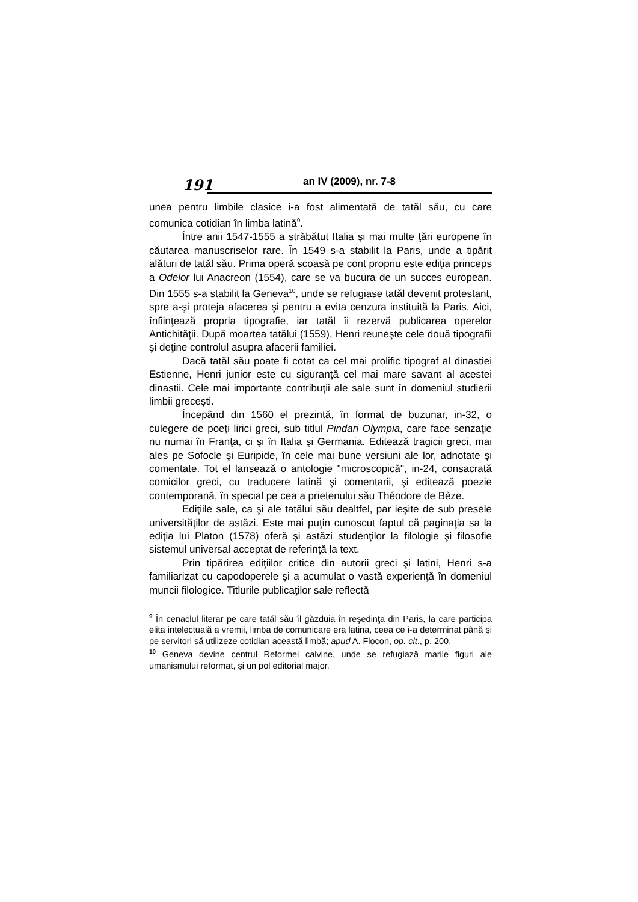191
an IV (2009), nr. 7-8
unea pentru limbile clasice i-a fost alimentată de tatăl său, cu care comunica cotidian în limba latină<sup>9</sup>.
Între anii 1547-1555 a străbătut Italia şi mai multe ţări europene în căutarea manuscriselor rare. În 1549 s-a stabilit la Paris, unde a tipărit alături de tatăl său. Prima operă scoasă pe cont propriu este ediţia princeps a Odelor lui Anacreon (1554), care se va bucura de un succes european. Din 1555 s-a stabilit la Geneva<sup>10</sup>, unde se refugiase tatăl devenit protestant, spre a-şi proteja afacerea şi pentru a evita cenzura instituită la Paris. Aici, înfiinţează propria tipografie, iar tatăl îi rezervă publicarea operelor Antichităţii. După moartea tatălui (1559), Henri reuneşte cele două tipografii şi deţine controlul asupra afacerii familiei.
Dacă tatăl său poate fi cotat ca cel mai prolific tipograf al dinastiei Estienne, Henri junior este cu siguranţă cel mai mare savant al acestei dinastii. Cele mai importante contribuţii ale sale sunt în domeniul studierii limbii greceşti.
Începând din 1560 el prezintă, în format de buzunar, in-32, o culegere de poeţi lirici greci, sub titlul Pindari Olympia, care face senzaţie nu numai în Franţa, ci şi în Italia şi Germania. Editează tragicii greci, mai ales pe Sofocle şi Euripide, în cele mai bune versiuni ale lor, adnotate şi comentate. Tot el lansează o antologie "microscopică", in-24, consacrată comicilor greci, cu traducere latină şi comentarii, şi editează poezie contemporană, în special pe cea a prietenului său Théodore de Bèze.
Ediţiile sale, ca şi ale tatălui său dealtfel, par ieşite de sub presele universităţilor de astăzi. Este mai puţin cunoscut faptul că paginaţia sa la ediţia lui Platon (1578) oferă şi astăzi studenţilor la filologie şi filosofie sistemul universal acceptat de referinţă la text.
Prin tipărirea ediţiilor critice din autorii greci şi latini, Henri s-a familiarizat cu capodoperele şi a acumulat o vastă experienţă în domeniul muncii filologice. Titlurile publicaţilor sale reflectă
<sup>9</sup> În cenaclul literar pe care tatăl său îl găzduia în reşedinţa din Paris, la care participa elita intelectuală a vremii, limba de comunicare era latina, ceea ce i-a determinat până şi pe servitori să utilizeze cotidian această limbă; apud A. Flocon, op. cit., p. 200.
<sup>10</sup> Geneva devine centrul Reformei calvine, unde se refugiază marile figuri ale umanismului reformat, şi un pol editorial major.